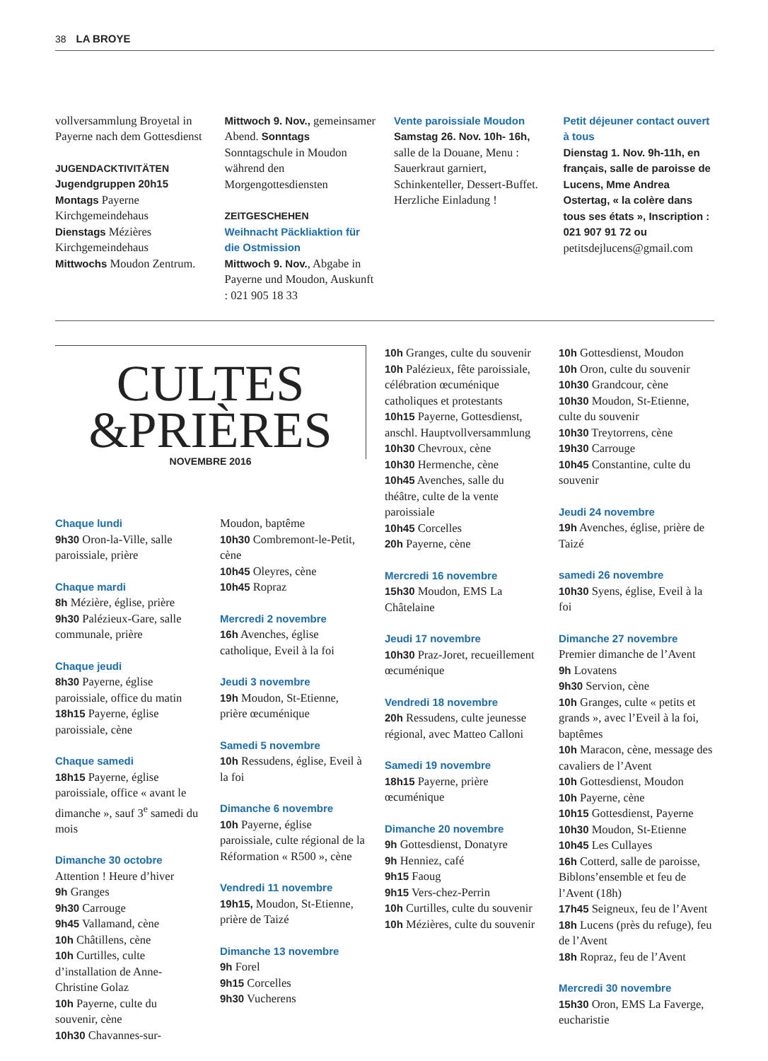38 LA BROYE
vollversammlung Broyetal in Payerne nach dem Gottesdienst
JUGENDACKTIVITÄTEN
Jugendgruppen 20h15
Montags Payerne Kirchgemeindehaus
Dienstags Mézières Kirchgemeindehaus
Mittwochs Moudon Zentrum.
Mittwoch 9. Nov., gemeinsamer Abend. Sonntags Sonntagschule in Moudon während den Morgengottesdiensten
ZEITGESCHEHEN
Weihnacht Päckliaktion für die Ostmission
Mittwoch 9. Nov., Abgabe in Payerne und Moudon, Auskunft : 021 905 18 33
Vente paroissiale Moudon
Samstag 26. Nov. 10h- 16h, salle de la Douane, Menu : Sauerkraut garniert, Schinkenteller, Dessert-Buffet. Herzliche Einladung !
Petit déjeuner contact ouvert à tous
Dienstag 1. Nov. 9h-11h, en français, salle de paroisse de Lucens, Mme Andrea Ostertag, « la colère dans tous ses états », Inscription : 021 907 91 72 ou petitsdejlucens@gmail.com
CULTES
&PRIÈRES
NOVEMBRE 2016
Chaque lundi
9h30 Oron-la-Ville, salle paroissiale, prière
Chaque mardi
8h Mézière, église, prière
9h30 Palézieux-Gare, salle communale, prière
Chaque jeudi
8h30 Payerne, église paroissiale, office du matin
18h15 Payerne, église paroissiale, cène
Chaque samedi
18h15 Payerne, église paroissiale, office « avant le dimanche », sauf 3<sup>e</sup> samedi du mois
Dimanche 30 octobre
Attention ! Heure d’hiver
9h Granges
9h30 Carrouge
9h45 Vallamand, cène
10h Châtillens, cène
10h Curtilles, culte d’installation de Anne-Christine Golaz
10h Payerne, culte du souvenir, cène
10h30 Chavannes-sur-
Moudon, baptême
10h30 Combremont-le-Petit, cène
10h45 Oleyres, cène
10h45 Ropraz
Mercredi 2 novembre
16h Avenches, église catholique, Eveil à la foi
Jeudi 3 novembre
19h Moudon, St-Etienne, prière œcuménique
Samedi 5 novembre
10h Ressudens, église, Eveil à la foi
Dimanche 6 novembre
10h Payerne, église paroissiale, culte régional de la Réformation « R500 », cène
Vendredi 11 novembre
19h15, Moudon, St-Etienne, prière de Taizé
Dimanche 13 novembre
9h Forel
9h15 Corcelles
9h30 Vucherens
10h Granges, culte du souvenir
10h Palézieux, fête paroissiale, célébration œcuménique catholiques et protestants
10h15 Payerne, Gottesdienst, anschl. Hauptvollversammlung
10h30 Chevroux, cène
10h30 Hermenche, cène
10h45 Avenches, salle du théâtre, culte de la vente paroissiale
10h45 Corcelles
20h Payerne, cène
Mercredi 16 novembre
15h30 Moudon, EMS La Châtelaine
Jeudi 17 novembre
10h30 Praz-Joret, recueillement œcuménique
Vendredi 18 novembre
20h Ressudens, culte jeunesse régional, avec Matteo Calloni
Samedi 19 novembre
18h15 Payerne, prière œcuménique
Dimanche 20 novembre
9h Gottesdienst, Donatyre
9h Henniez, café
9h15 Faoug
9h15 Vers-chez-Perrin
10h Curtilles, culte du souvenir
10h Mézières, culte du souvenir
10h Gottesdienst, Moudon
10h Oron, culte du souvenir
10h30 Grandcour, cène
10h30 Moudon, St-Etienne, culte du souvenir
10h30 Treytorrens, cène
19h30 Carrouge
10h45 Constantine, culte du souvenir
Jeudi 24 novembre
19h Avenches, église, prière de Taizé
samedi 26 novembre
10h30 Syens, église, Eveil à la foi
Dimanche 27 novembre
Premier dimanche de l’Avent
9h Lovatens
9h30 Servion, cène
10h Granges, culte « petits et grands », avec l’Eveil à la foi, baptêmes
10h Maracon, cène, message des cavaliers de l’Avent
10h Gottesdienst, Moudon
10h Payerne, cène
10h15 Gottesdienst, Payerne
10h30 Moudon, St-Etienne
10h45 Les Cullayes
16h Cotterd, salle de paroisse, Biblons’ensemble et feu de l’Avent (18h)
17h45 Seigneux, feu de l’Avent
18h Lucens (près du refuge), feu de l’Avent
18h Ropraz, feu de l’Avent
Mercredi 30 novembre
15h30 Oron, EMS La Faverge, eucharistie